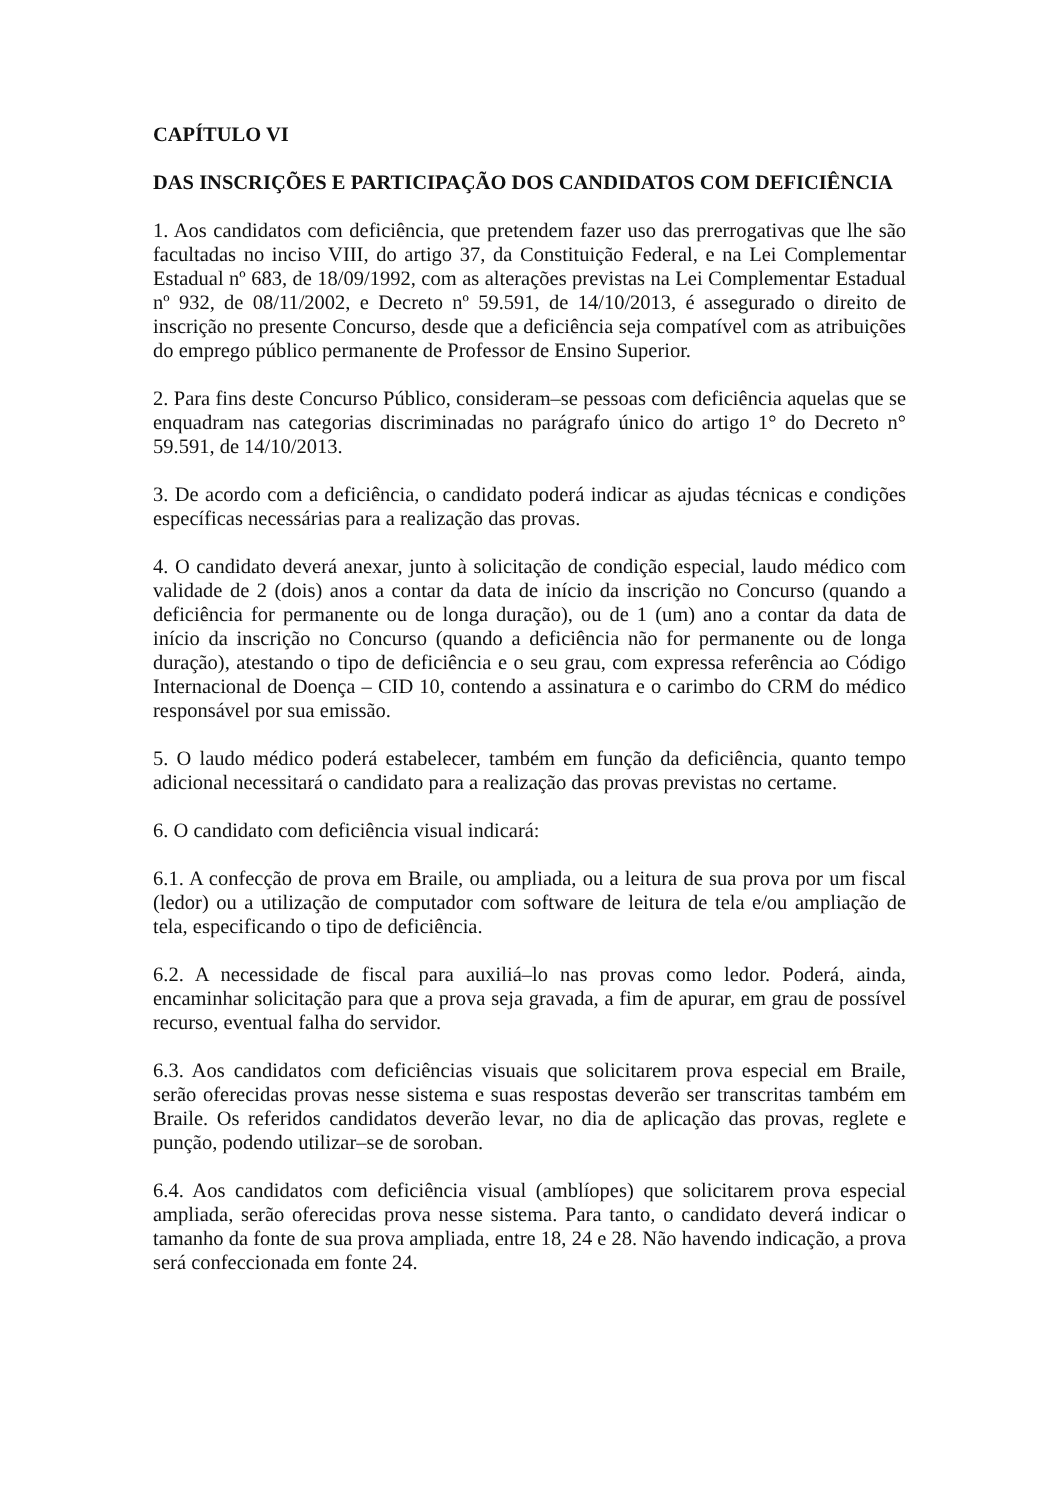CAPÍTULO VI
DAS INSCRIÇÕES E PARTICIPAÇÃO DOS CANDIDATOS COM DEFICIÊNCIA
1. Aos candidatos com deficiência, que pretendem fazer uso das prerrogativas que lhe são facultadas no inciso VIII, do artigo 37, da Constituição Federal, e na Lei Complementar Estadual nº 683, de 18/09/1992, com as alterações previstas na Lei Complementar Estadual nº 932, de 08/11/2002, e Decreto nº 59.591, de 14/10/2013, é assegurado o direito de inscrição no presente Concurso, desde que a deficiência seja compatível com as atribuições do emprego público permanente de Professor de Ensino Superior.
2. Para fins deste Concurso Público, consideram–se pessoas com deficiência aquelas que se enquadram nas categorias discriminadas no parágrafo único do artigo 1° do Decreto n° 59.591, de 14/10/2013.
3. De acordo com a deficiência, o candidato poderá indicar as ajudas técnicas e condições específicas necessárias para a realização das provas.
4. O candidato deverá anexar, junto à solicitação de condição especial, laudo médico com validade de 2 (dois) anos a contar da data de início da inscrição no Concurso (quando a deficiência for permanente ou de longa duração), ou de 1 (um) ano a contar da data de início da inscrição no Concurso (quando a deficiência não for permanente ou de longa duração), atestando o tipo de deficiência e o seu grau, com expressa referência ao Código Internacional de Doença – CID 10, contendo a assinatura e o carimbo do CRM do médico responsável por sua emissão.
5. O laudo médico poderá estabelecer, também em função da deficiência, quanto tempo adicional necessitará o candidato para a realização das provas previstas no certame.
6. O candidato com deficiência visual indicará:
6.1. A confecção de prova em Braile, ou ampliada, ou a leitura de sua prova por um fiscal (ledor) ou a utilização de computador com software de leitura de tela e/ou ampliação de tela, especificando o tipo de deficiência.
6.2. A necessidade de fiscal para auxiliá–lo nas provas como ledor. Poderá, ainda, encaminhar solicitação para que a prova seja gravada, a fim de apurar, em grau de possível recurso, eventual falha do servidor.
6.3. Aos candidatos com deficiências visuais que solicitarem prova especial em Braile, serão oferecidas provas nesse sistema e suas respostas deverão ser transcritas também em Braile. Os referidos candidatos deverão levar, no dia de aplicação das provas, reglete e punção, podendo utilizar–se de soroban.
6.4. Aos candidatos com deficiência visual (amblíopes) que solicitarem prova especial ampliada, serão oferecidas prova nesse sistema. Para tanto, o candidato deverá indicar o tamanho da fonte de sua prova ampliada, entre 18, 24 e 28. Não havendo indicação, a prova será confeccionada em fonte 24.